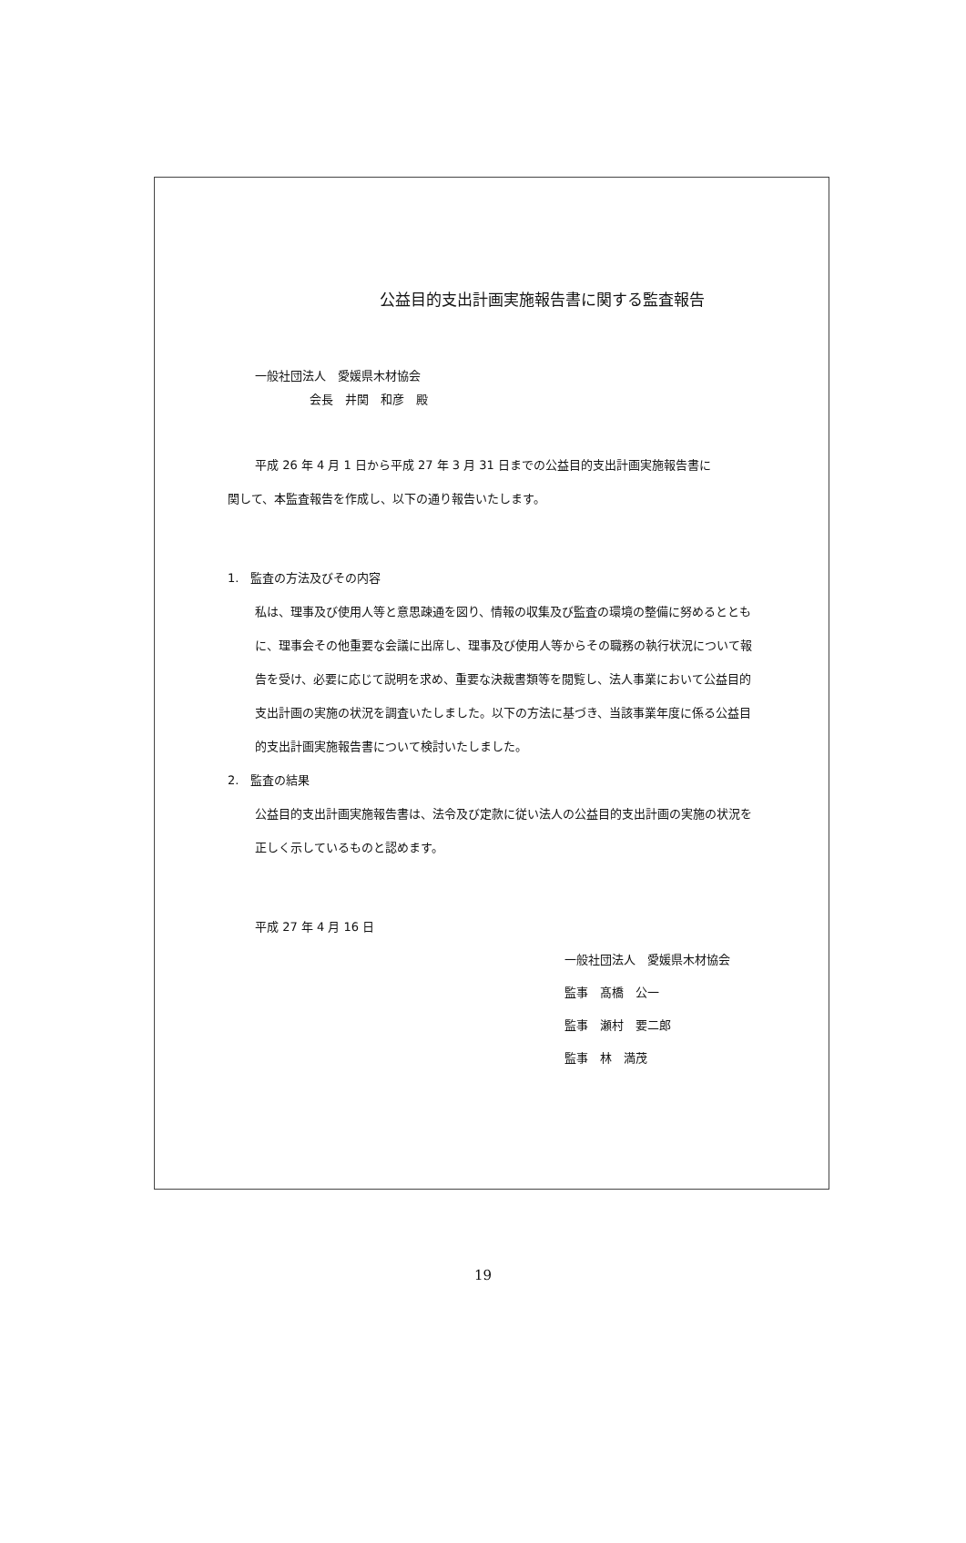公益目的支出計画実施報告書に関する監査報告
一般社団法人　愛媛県木材協会
会長　井関　和彦　殿
平成 26 年 4 月 1 日から平成 27 年 3 月 31 日までの公益目的支出計画実施報告書に
関して、本監査報告を作成し、以下の通り報告いたします。
1.　監査の方法及びその内容
私は、理事及び使用人等と意思疎通を図り、情報の収集及び監査の環境の整備に努めるとともに、理事会その他重要な会議に出席し、理事及び使用人等からその職務の執行状況について報告を受け、必要に応じて説明を求め、重要な決裁書類等を閲覧し、法人事業において公益目的支出計画の実施の状況を調査いたしました。以下の方法に基づき、当該事業年度に係る公益目的支出計画実施報告書について検討いたしました。
2.　監査の結果
公益目的支出計画実施報告書は、法令及び定款に従い法人の公益目的支出計画の実施の状況を正しく示しているものと認めます。
平成 27 年 4 月 16 日
一般社団法人　愛媛県木材協会
監事　髙橋　公一
監事　瀬村　要二郎
監事　林　満茂
19